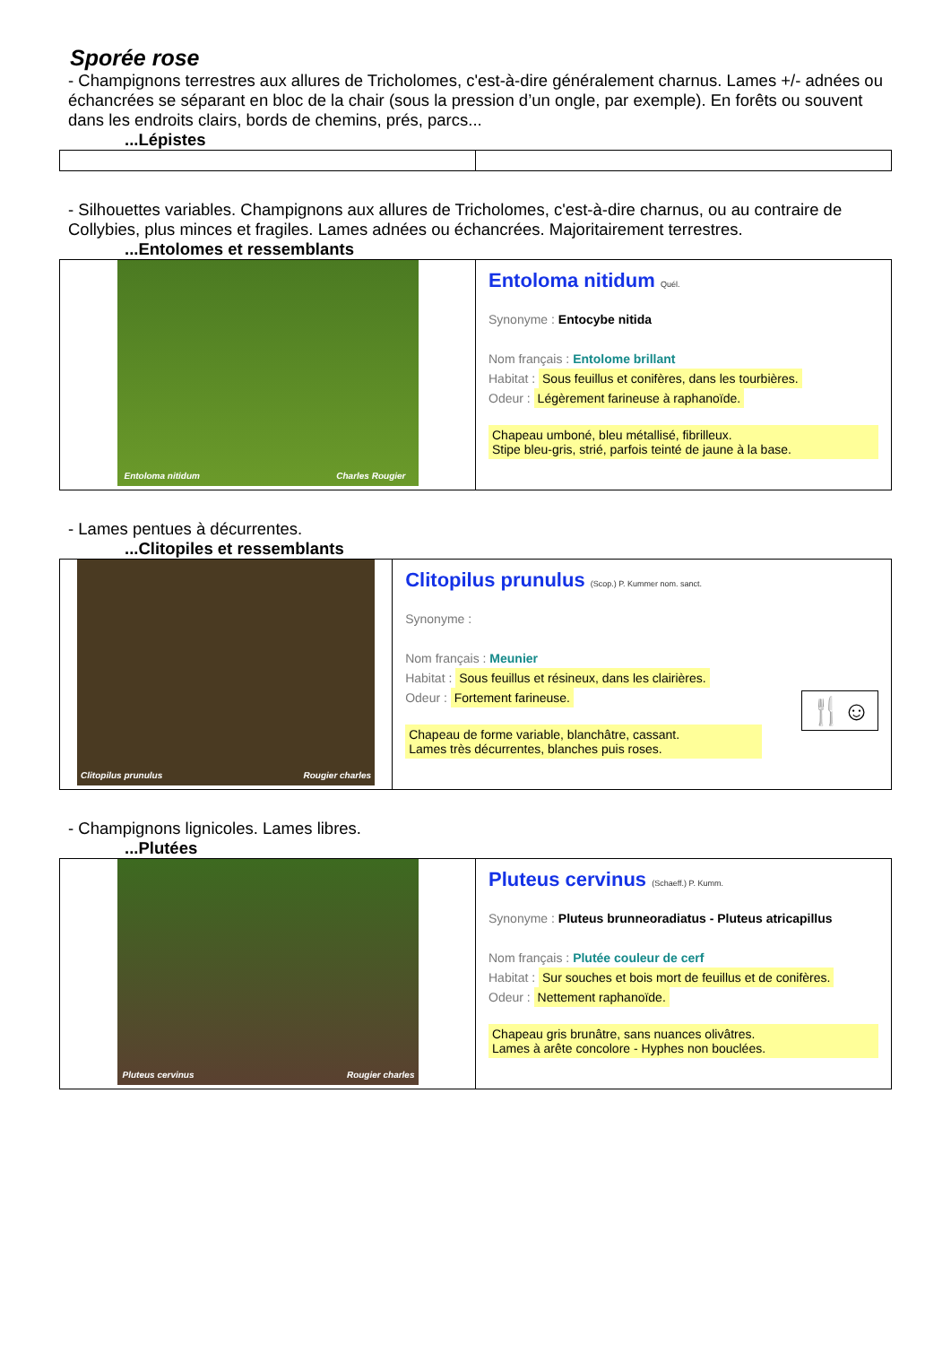Sporée rose
- Champignons terrestres aux allures de Tricholomes, c'est-à-dire généralement charnus. Lames +/- adnées ou échancrées se séparant en bloc de la chair (sous la pression d’un ongle, par exemple). En forêts ou souvent dans les endroits clairs, bords de chemins, prés, parcs...
...Lépistes
- Silhouettes variables. Champignons aux allures de Tricholomes, c'est-à-dire charnus, ou au contraire de Collybies, plus minces et fragiles. Lames adnées ou échancrées. Majoritairement terrestres.
...Entolomes et ressemblants
| Entoloma nitidum Charles Rougier | Entoloma nitidum Quél. Synonyme : Entocybe nitida Nom français : Entolome brillant Habitat : Sous feuillus et conifères, dans les tourbières. Odeur : Légèrement farineuse à raphanoïde. Chapeau umboné, bleu métallisé, fibrilleux. Stipe bleu-gris, strié, parfois teinté de jaune à la base. |
- Lames pentues à décurrentes.
...Clitopiles et ressemblants
| Clitopilus prunulus Rougier charles | Clitopilus prunulus (Scop.) P. Kummer nom. sanct. Synonyme : Nom français : Meunier Habitat : Sous feuillus et résineux, dans les clairières. Odeur : Fortement farineuse. 🍴☺ Chapeau de forme variable, blanchâtre, cassant. Lames très décurrentes, blanches puis roses. |
- Champignons lignicoles. Lames libres.
...Plutées
| Pluteus cervinus Rougier charles | Pluteus cervinus (Schaeff.) P. Kumm. Synonyme : Pluteus brunneoradiatus - Pluteus atricapillus Nom français : Plutée couleur de cerf Habitat : Sur souches et bois mort de feuillus et de conifères. Odeur : Nettement raphanoïde. Chapeau gris brunâtre, sans nuances olivâtres. Lames à arête concolore - Hyphes non bouclées. |